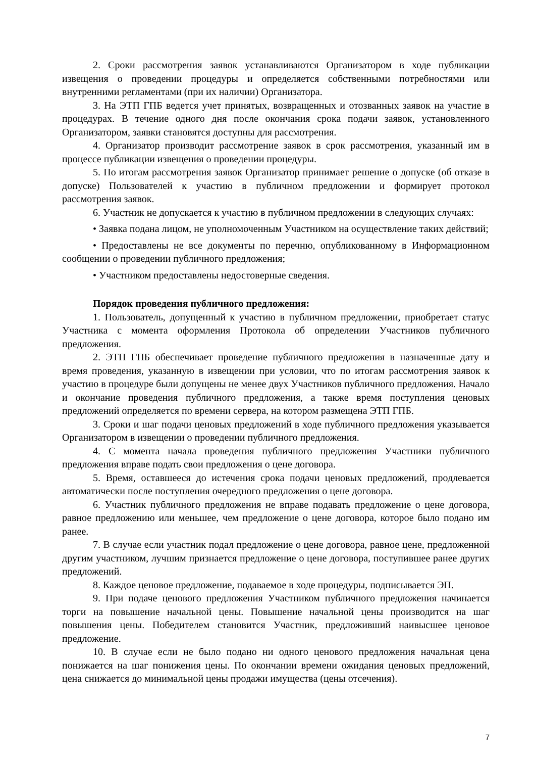2. Сроки рассмотрения заявок устанавливаются Организатором в ходе публикации извещения о проведении процедуры и определяется собственными потребностями или внутренними регламентами (при их наличии) Организатора.
3. На ЭТП ГПБ ведется учет принятых, возвращенных и отозванных заявок на участие в процедурах. В течение одного дня после окончания срока подачи заявок, установленного Организатором, заявки становятся доступны для рассмотрения.
4. Организатор производит рассмотрение заявок в срок рассмотрения, указанный им в процессе публикации извещения о проведении процедуры.
5. По итогам рассмотрения заявок Организатор принимает решение о допуске (об отказе в допуске) Пользователей к участию в публичном предложении и формирует протокол рассмотрения заявок.
6. Участник не допускается к участию в публичном предложении в следующих случаях:
• Заявка подана лицом, не уполномоченным Участником на осуществление таких действий;
• Предоставлены не все документы по перечню, опубликованному в Информационном сообщении о проведении публичного предложения;
• Участником предоставлены недостоверные сведения.
Порядок проведения публичного предложения:
1. Пользователь, допущенный к участию в публичном предложении, приобретает статус Участника с момента оформления Протокола об определении Участников публичного предложения.
2. ЭТП ГПБ обеспечивает проведение публичного предложения в назначенные дату и время проведения, указанную в извещении при условии, что по итогам рассмотрения заявок к участию в процедуре были допущены не менее двух Участников публичного предложения. Начало и окончание проведения публичного предложения, а также время поступления ценовых предложений определяется по времени сервера, на котором размещена ЭТП ГПБ.
3. Сроки и шаг подачи ценовых предложений в ходе публичного предложения указывается Организатором в извещении о проведении публичного предложения.
4. С момента начала проведения публичного предложения Участники публичного предложения вправе подать свои предложения о цене договора.
5. Время, оставшееся до истечения срока подачи ценовых предложений, продлевается автоматически после поступления очередного предложения о цене договора.
6. Участник публичного предложения не вправе подавать предложение о цене договора, равное предложению или меньшее, чем предложение о цене договора, которое было подано им ранее.
7. В случае если участник подал предложение о цене договора, равное цене, предложенной другим участником, лучшим признается предложение о цене договора, поступившее ранее других предложений.
8. Каждое ценовое предложение, подаваемое в ходе процедуры, подписывается ЭП.
9. При подаче ценового предложения Участником публичного предложения начинается торги на повышение начальной цены. Повышение начальной цены производится на шаг повышения цены. Победителем становится Участник, предложивший наивысшее ценовое предложение.
10. В случае если не было подано ни одного ценового предложения начальная цена понижается на шаг понижения цены. По окончании времени ожидания ценовых предложений, цена снижается до минимальной цены продажи имущества (цены отсечения).
7